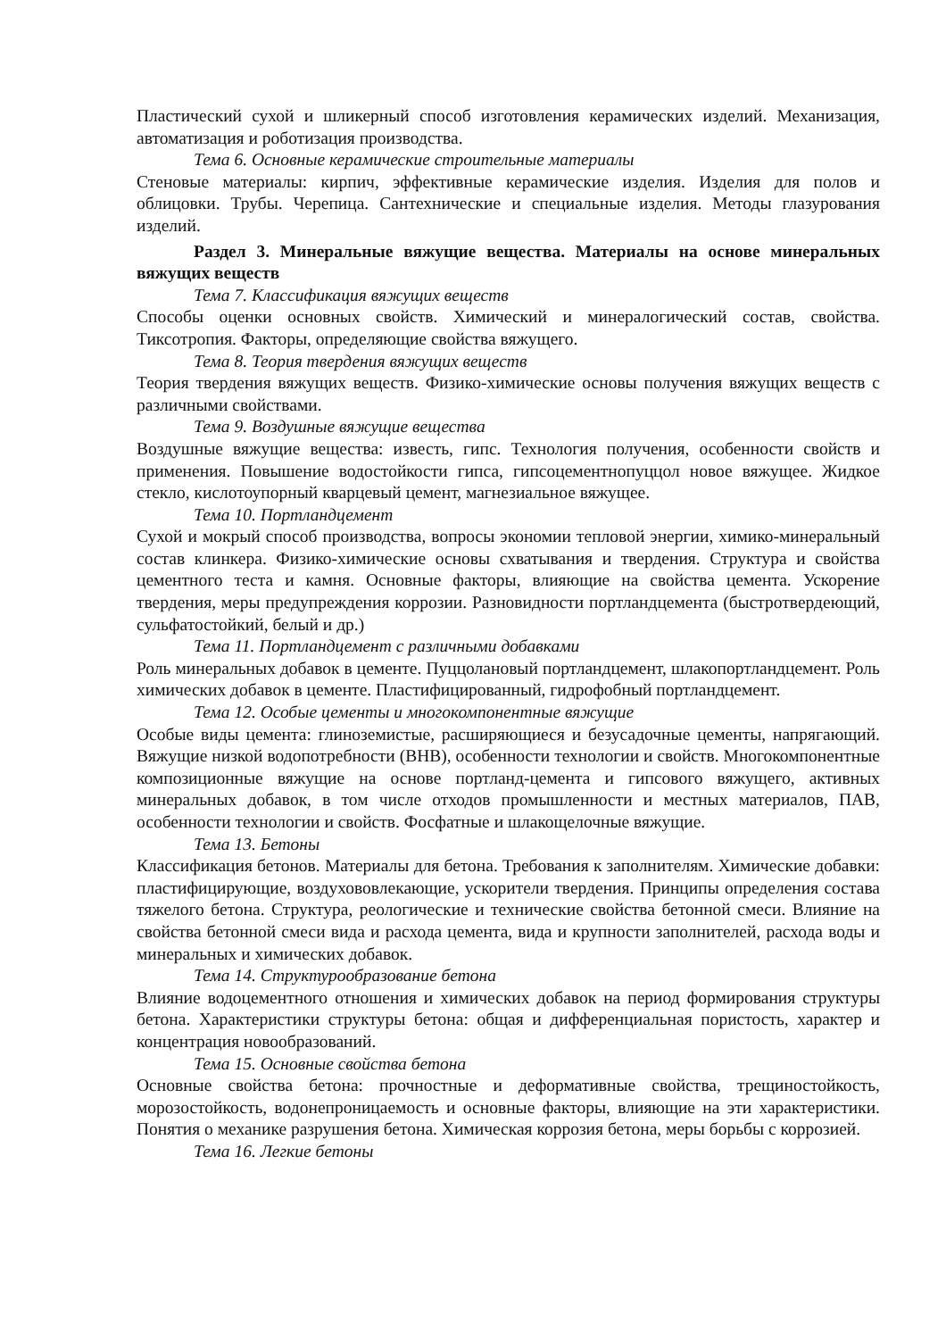Пластический сухой и шликерный способ изготовления керамических изделий. Механизация, автоматизация и роботизация производства.
Тема 6. Основные керамические строительные материалы
Стеновые материалы: кирпич, эффективные керамические изделия. Изделия для полов и облицовки. Трубы. Черепица. Сантехнические и специальные изделия. Методы глазурования изделий.
Раздел 3. Минеральные вяжущие вещества. Материалы на основе минеральных вяжущих веществ
Тема 7. Классификация вяжущих веществ
Способы оценки основных свойств. Химический и минералогический состав, свойства. Тиксотропия. Факторы, определяющие свойства вяжущего.
Тема 8. Теория твердения вяжущих веществ
Теория твердения вяжущих веществ. Физико-химические основы получения вяжущих веществ с различными свойствами.
Тема 9. Воздушные вяжущие вещества
Воздушные вяжущие вещества: известь, гипс. Технология получения, особенности свойств и применения. Повышение водостойкости гипса, гипсоцементнопуццол новое вяжущее. Жидкое стекло, кислотоупорный кварцевый цемент, магнезиальное вяжущее.
Тема 10. Портландцемент
Сухой и мокрый способ производства, вопросы экономии тепловой энергии, химико-минеральный состав клинкера. Физико-химические основы схватывания и твердения. Структура и свойства цементного теста и камня. Основные факторы, влияющие на свойства цемента. Ускорение твердения, меры предупреждения коррозии. Разновидности портландцемента (быстротвердеющий, сульфатостойкий, белый и др.)
Тема 11. Портландцемент с различными добавками
Роль минеральных добавок в цементе. Пуццолановый портландцемент, шлакопортландцемент. Роль химических добавок в цементе. Пластифицированный, гидрофобный портландцемент.
Тема 12. Особые цементы и многокомпонентные вяжущие
Особые виды цемента: глиноземистые, расширяющиеся и безусадочные цементы, напрягающий. Вяжущие низкой водопотребности (ВНВ), особенности технологии и свойств. Многокомпонентные композиционные вяжущие на основе портланд-цемента и гипсового вяжущего, активных минеральных добавок, в том числе отходов промышленности и местных материалов, ПАВ, особенности технологии и свойств. Фосфатные и шлакощелочные вяжущие.
Тема 13. Бетоны
Классификация бетонов. Материалы для бетона. Требования к заполнителям. Химические добавки: пластифицирующие, воздухововлекающие, ускорители твердения. Принципы определения состава тяжелого бетона. Структура, реологические и технические свойства бетонной смеси. Влияние на свойства бетонной смеси вида и расхода цемента, вида и крупности заполнителей, расхода воды и минеральных и химических добавок.
Тема 14. Структурообразование бетона
Влияние водоцементного отношения и химических добавок на период формирования структуры бетона. Характеристики структуры бетона: общая и дифференциальная пористость, характер и концентрация новообразований.
Тема 15. Основные свойства бетона
Основные свойства бетона: прочностные и деформативные свойства, трещиностойкость, морозостойкость, водонепроницаемость и основные факторы, влияющие на эти характеристики. Понятия о механике разрушения бетона. Химическая коррозия бетона, меры борьбы с коррозией.
Тема 16. Легкие бетоны